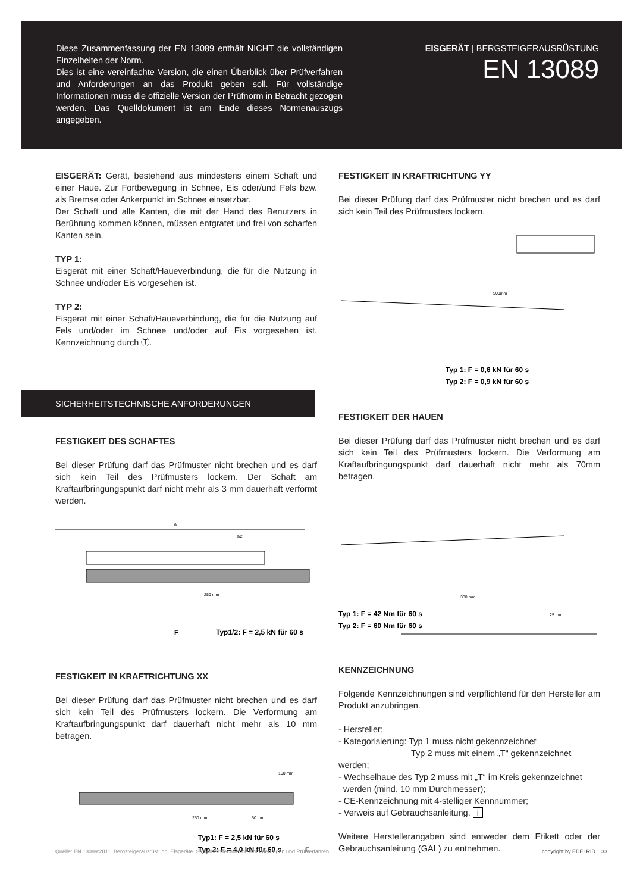Diese Zusammenfassung der EN 13089 enthält NICHT die vollständigen Einzelheiten der Norm.
Dies ist eine vereinfachte Version, die einen Überblick über Prüfverfahren und Anforderungen an das Produkt geben soll. Für vollständige Informationen muss die offizielle Version der Prüfnorm in Betracht gezogen werden. Das Quelldokument ist am Ende dieses Normenauszugs angegeben.
EISGERÄT | BERGSTEIGERAUSRÜSTUNG
EN 13089
EISGERÄT: Gerät, bestehend aus mindestens einem Schaft und einer Haue. Zur Fortbewegung in Schnee, Eis oder/und Fels bzw. als Bremse oder Ankerpunkt im Schnee einsetzbar.
Der Schaft und alle Kanten, die mit der Hand des Benutzers in Berührung kommen können, müssen entgratet und frei von scharfen Kanten sein.
TYP 1:
Eisgerät mit einer Schaft/Haueverbindung, die für die Nutzung in Schnee und/oder Eis vorgesehen ist.
TYP 2:
Eisgerät mit einer Schaft/Haueverbindung, die für die Nutzung auf Fels und/oder im Schnee und/oder auf Eis vorgesehen ist. Kennzeichnung durch Ⓣ.
SICHERHEITSTECHNISCHE ANFORDERUNGEN
FESTIGKEIT DES SCHAFTES
Bei dieser Prüfung darf das Prüfmuster nicht brechen und es darf sich kein Teil des Prüfmusters lockern. Der Schaft am Kraftaufbringungspunkt darf nicht mehr als 3 mm dauerhaft verformt werden.
a
a/2
250 mm
F
Typ1/2: F = 2,5 kN für 60 s
FESTIGKEIT IN KRAFTRICHTUNG XX
Bei dieser Prüfung darf das Prüfmuster nicht brechen und es darf sich kein Teil des Prüfmusters lockern. Die Verformung am Kraftaufbringungspunkt darf dauerhaft nicht mehr als 10 mm betragen.
250 mm
50 mm
100 mm
Typ1: F = 2,5 kN für 60 s
Typ 2: F = 4,0 kN für 60 s
F
FESTIGKEIT IN KRAFTRICHTUNG YY
Bei dieser Prüfung darf das Prüfmuster nicht brechen und es darf sich kein Teil des Prüfmusters lockern.
500mm
Typ 1: F = 0,6 kN für 60 s
Typ 2: F = 0,9 kN für 60 s
FESTIGKEIT DER HAUEN
Bei dieser Prüfung darf das Prüfmuster nicht brechen und es darf sich kein Teil des Prüfmusters lockern. Die Verformung am Kraftaufbringungspunkt darf dauerhaft nicht mehr als 70mm betragen.
330 mm
25 mm
Typ 1: F = 42 Nm für 60 s
Typ 2: F = 60 Nm für 60 s
KENNZEICHNUNG
Folgende Kennzeichnungen sind verpflichtend für den Hersteller am Produkt anzubringen.
- Hersteller;
- Kategorisierung: Typ 1 muss nicht gekennzeichnet
Typ 2 muss mit einem „T“ gekennzeichnet werden;
- Wechselhaue des Typ 2 muss mit „T“ im Kreis gekennzeichnet
werden (mind. 10 mm Durchmesser);
- CE-Kennzeichnung mit 4-stelliger Kennnummer;
- Verweis auf Gebrauchsanleitung. i
Weitere Herstellerangaben sind entweder dem Etikett oder der Gebrauchsanleitung (GAL) zu entnehmen.
Quelle: EN 13089:2011. Bergsteigerausrüstung. Eisgeräte. Sicherheitstechnische Anforderungen und Prüfverfahren. copyright by EDELRID 33